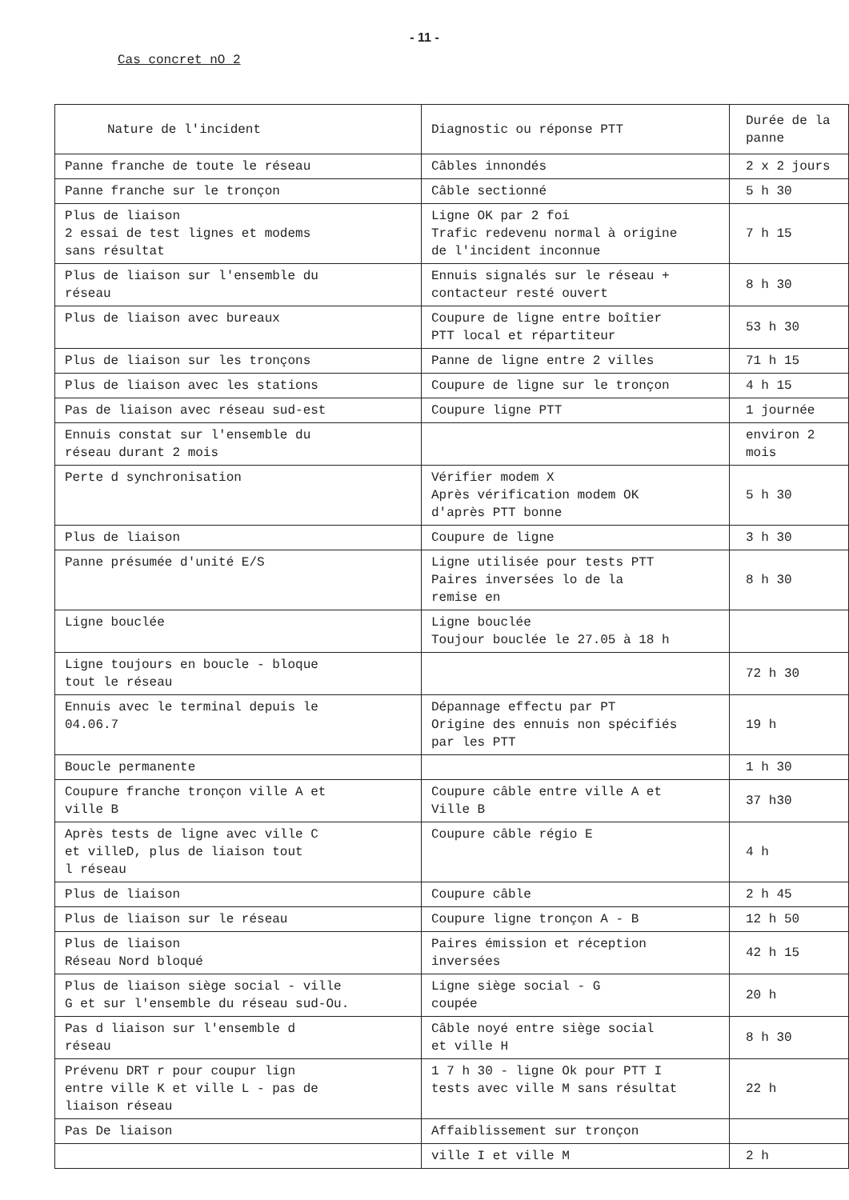- 11 -
Cas concret nO 2
| Nature de l'incident | Diagnostic ou réponse PTT | Durée de la panne |
| Panne franche de toute le réseau | Câbles innondés | 2 x 2 jours |
| Panne franche sur le tronçon | Câble sectionné | 5 h 30 |
| Plus de liaison 2 essai de test lignes et modems sans résultat | Ligne OK par 2 foi Trafic redevenu normal à origine de l'incident inconnue | 7 h 15 |
| Plus de liaison sur l'ensemble du réseau | Ennuis signalés sur le réseau + contacteur resté ouvert | 8 h 30 |
| Plus de liaison avec bureaux | Coupure de ligne entre boîtier PTT local et répartiteur | 53 h 30 |
| Plus de liaison sur les tronçons | Panne de ligne entre 2 villes | 71 h 15 |
| Plus de liaison avec les stations | Coupure de ligne sur le tronçon | 4 h 15 |
| Pas de liaison avec réseau sud-est | Coupure ligne PTT | 1 journée |
| Ennuis constat sur l'ensemble du réseau durant 2 mois | | environ 2 mois |
| Perte d synchronisation | Vérifier modem X Après vérification modem OK d'après PTT bonne | 5 h 30 |
| Plus de liaison | Coupure de ligne | 3 h 30 |
| Panne présumée d'unité E/S | Ligne utilisée pour tests PTT Paires inversées lo de la remise en | 8 h 30 |
| Ligne bouclée | Ligne bouclée Toujour bouclée le 27.05 à 18 h | |
| Ligne toujours en boucle - bloque tout le réseau | | 72 h 30 |
| Ennuis avec le terminal depuis le 04.06.7 | Dépannage effectu par PT Origine des ennuis non spécifiés par les PTT | 19 h |
| Boucle permanente | | 1 h 30 |
| Coupure franche tronçon ville A et ville B | Coupure câble entre ville A et Ville B | 37 h30 |
| Après tests de ligne avec ville C et villeD, plus de liaison tout l réseau | Coupure câble régio E | 4 h |
| Plus de liaison | Coupure câble | 2 h 45 |
| Plus de liaison sur le réseau | Coupure ligne tronçon A - B | 12 h 50 |
| Plus de liaison Réseau Nord bloqué | Paires émission et réception inversées | 42 h 15 |
| Plus de liaison siège social - ville G et sur l'ensemble du réseau sud-Ou. | Ligne siège social - G coupée | 20 h |
| Pas d liaison sur l'ensemble d réseau | Câble noyé entre siège social et ville H | 8 h 30 |
| Prévenu DRT r pour coupur lign entre ville K et ville L - pas de liaison réseau | 1 7 h 30 - ligne Ok pour PTT I tests avec ville M sans résultat | 22 h |
| Pas De liaison | Affaiblissement sur tronçon | |
| | ville I et ville M | 2 h |